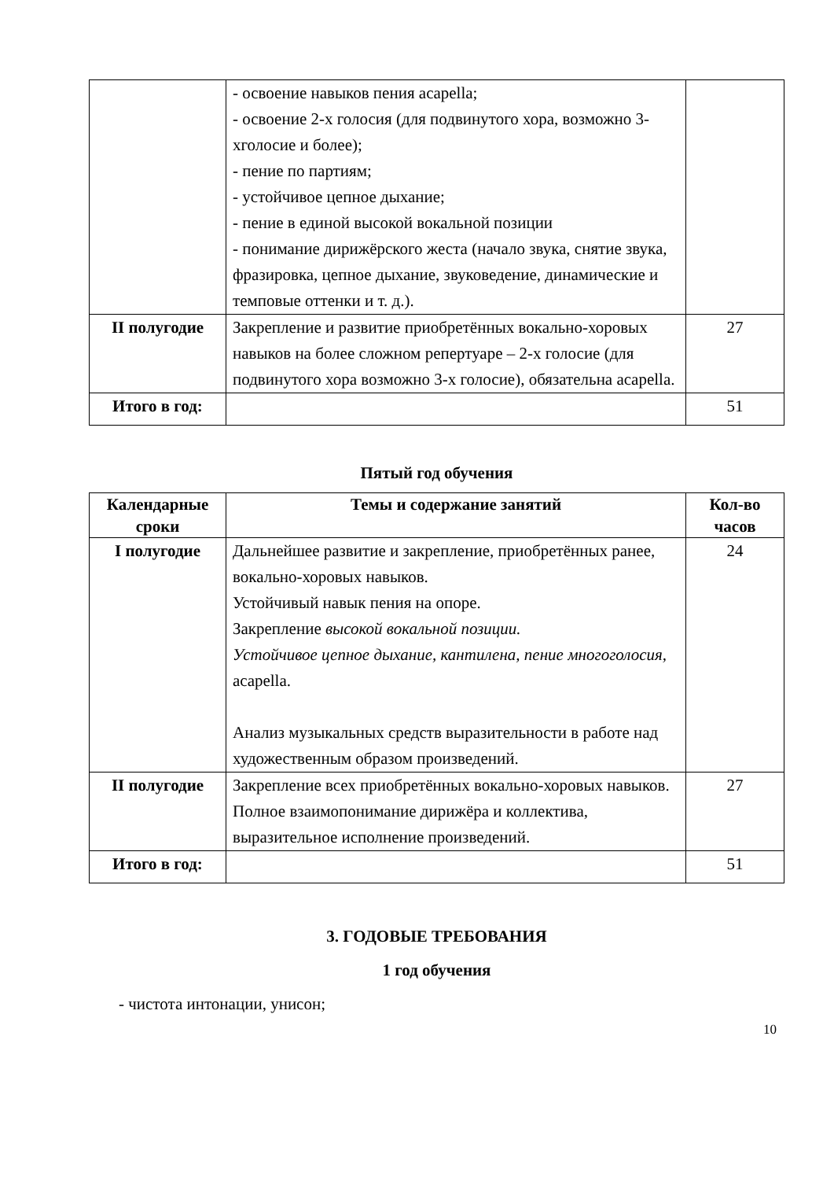| | - освоение навыков пения acapella; - освоение 2-х голосия (для подвинутого хора, возможно 3-хголосие и более); - пение по партиям; - устойчивое цепное дыхание; - пение в единой высокой вокальной позиции - понимание дирижёрского жеста (начало звука, снятие звука, фразировка, цепное дыхание, звуковедение, динамические и темповые оттенки и т. д.). | |
| II полугодие | Закрепление и развитие приобретённых вокально-хоровых навыков на более сложном репертуаре – 2-х голосие (для подвинутого хора возможно 3-х голосие), обязательна acapella. | 27 |
| Итого в год: | | 51 |
Пятый год обучения
| Календарные сроки | Темы и содержание занятий | Кол-во часов |
| --- | --- | --- |
| I полугодие | Дальнейшее развитие и закрепление, приобретённых ранее, вокально-хоровых навыков. Устойчивый навык пения на опоре. Закрепление высокой вокальной позиции. Устойчивое цепное дыхание, кантилена, пение многоголосия, acapella. Анализ музыкальных средств выразительности в работе над художественным образом произведений. | 24 |
| II полугодие | Закрепление всех приобретённых вокально-хоровых навыков. Полное взаимопонимание дирижёра и коллектива, выразительное исполнение произведений. | 27 |
| Итого в год: | | 51 |
3. ГОДОВЫЕ ТРЕБОВАНИЯ
1 год обучения
- чистота интонации, унисон;
10